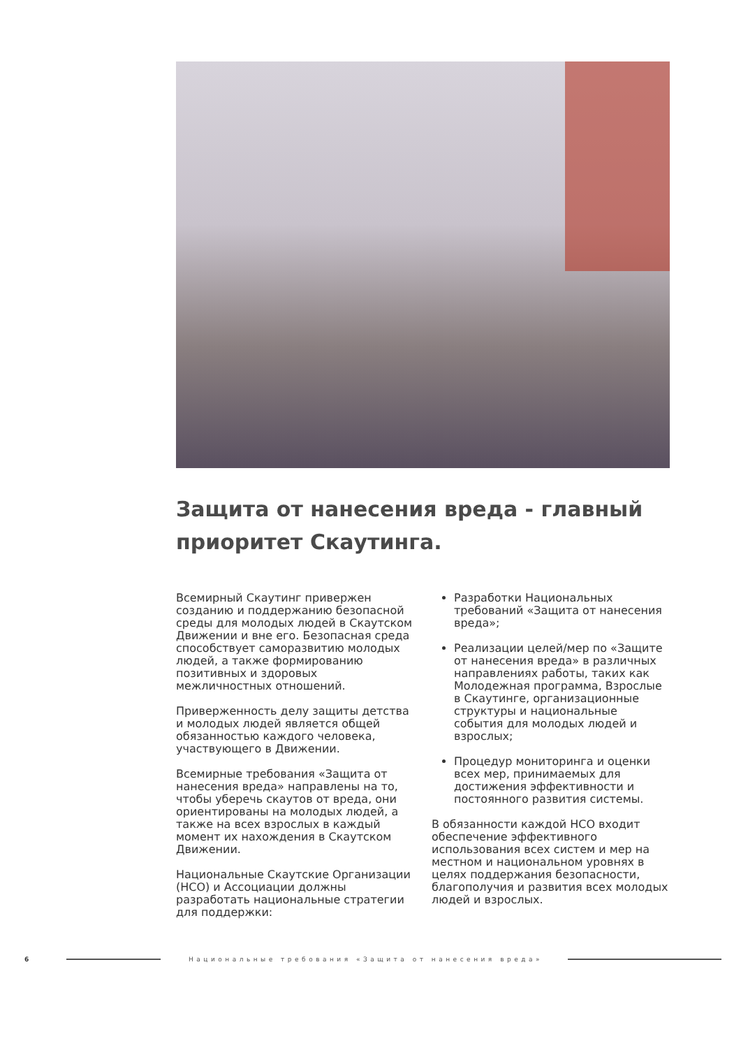Защита от нанесения вреда - главный приоритет Скаутинга.
Всемирный Скаутинг привержен созданию и поддержанию безопасной среды для молодых людей в Скаутском Движении и вне его. Безопасная среда способствует саморазвитию молодых людей, а также формированию позитивных и здоровых межличностных отношений.
Приверженность делу защиты детства и молодых людей является общей обязанностью каждого человека, участвующего в Движении.
Всемирные требования «Защита от нанесения вреда» направлены на то, чтобы уберечь скаутов от вреда, они ориентированы на молодых людей, а также на всех взрослых в каждый момент их нахождения в Скаутском Движении.
Национальные Скаутские Организации (НСО) и Ассоциации должны разработать национальные стратегии для поддержки:
Разработки Национальных требований «Защита от нанесения вреда»;
Реализации целей/мер по «Защите от нанесения вреда» в различных направлениях работы, таких как Молодежная программа, Взрослые в Скаутинге, организационные структуры и национальные события для молодых людей и взрослых;
Процедур мониторинга и оценки всех мер, принимаемых для достижения эффективности и постоянного развития системы.
В обязанности каждой НСО входит обеспечение эффективного использования всех систем и мер на местном и национальном уровнях в целях поддержания безопасности, благополучия и развития всех молодых людей и взрослых.
6 Национальные требования «Защита от нанесения вреда»